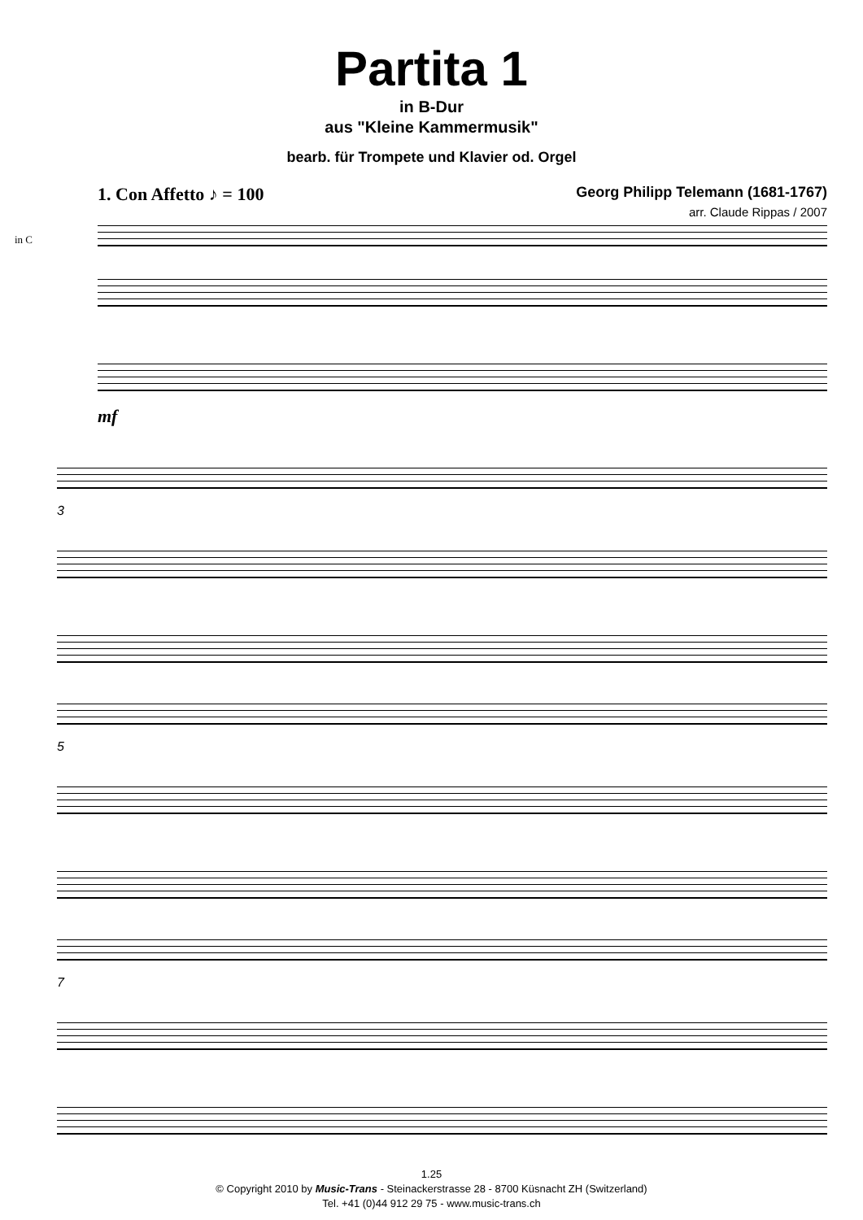Partita 1
in B-Dur
aus "Kleine Kammermusik"
bearb. für Trompete und Klavier od. Orgel
1. Con Affetto ♪ = 100 Georg Philipp Telemann (1681-1767)
arr. Claude Rippas / 2007
in C
mf
3
5
7
1.25
© Copyright 2010 by Music-Trans - Steinackerstrasse 28 - 8700 Küsnacht ZH (Switzerland)
Tel. +41 (0)44 912 29 75 - www.music-trans.ch